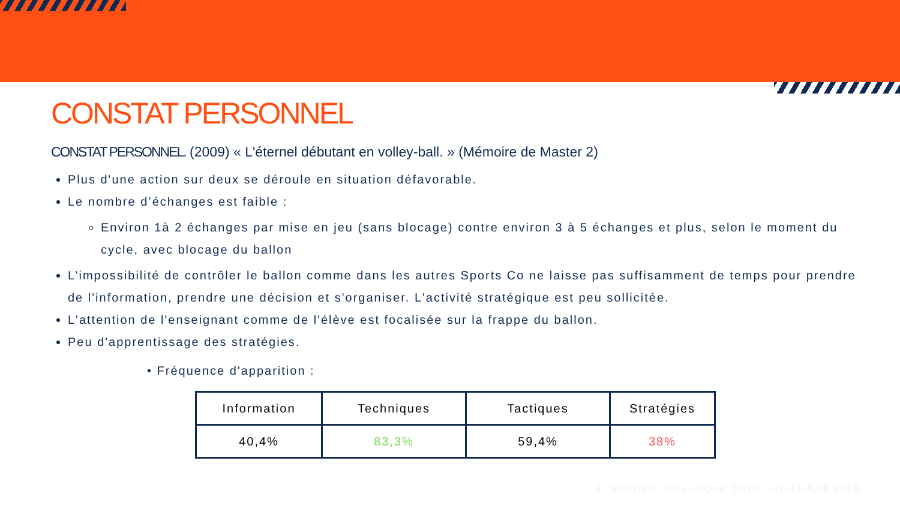CONSTAT PERSONNEL
CONSTAT PERSONNEL. (2009) « L'éternel débutant en volley-ball. » (Mémoire de Master 2)
Plus d'une action sur deux se déroule en situation défavorable.
Le nombre d’échanges est faible :
Environ 1à 2 échanges par mise en jeu (sans blocage) contre environ 3 à 5 échanges et plus, selon le moment du cycle, avec blocage du ballon
L’impossibilité de contrôler le ballon comme dans les autres Sports Co ne laisse pas suffisamment de temps pour prendre de l'information, prendre une décision et s'organiser. L'activité stratégique est peu sollicitée.
L'attention de l'enseignant comme de l'élève est focalisée sur la frappe du ballon.
Peu d'apprentissage des stratégies.
• Fréquence d'apparition :
| Information | Techniques | Tactiques | Stratégies |
| --- | --- | --- | --- |
| 40,4% | 83,3% | 59,4% | 38% |
F. VACHER. COLLOQUE SNEP –VILLEJUIF 2018.